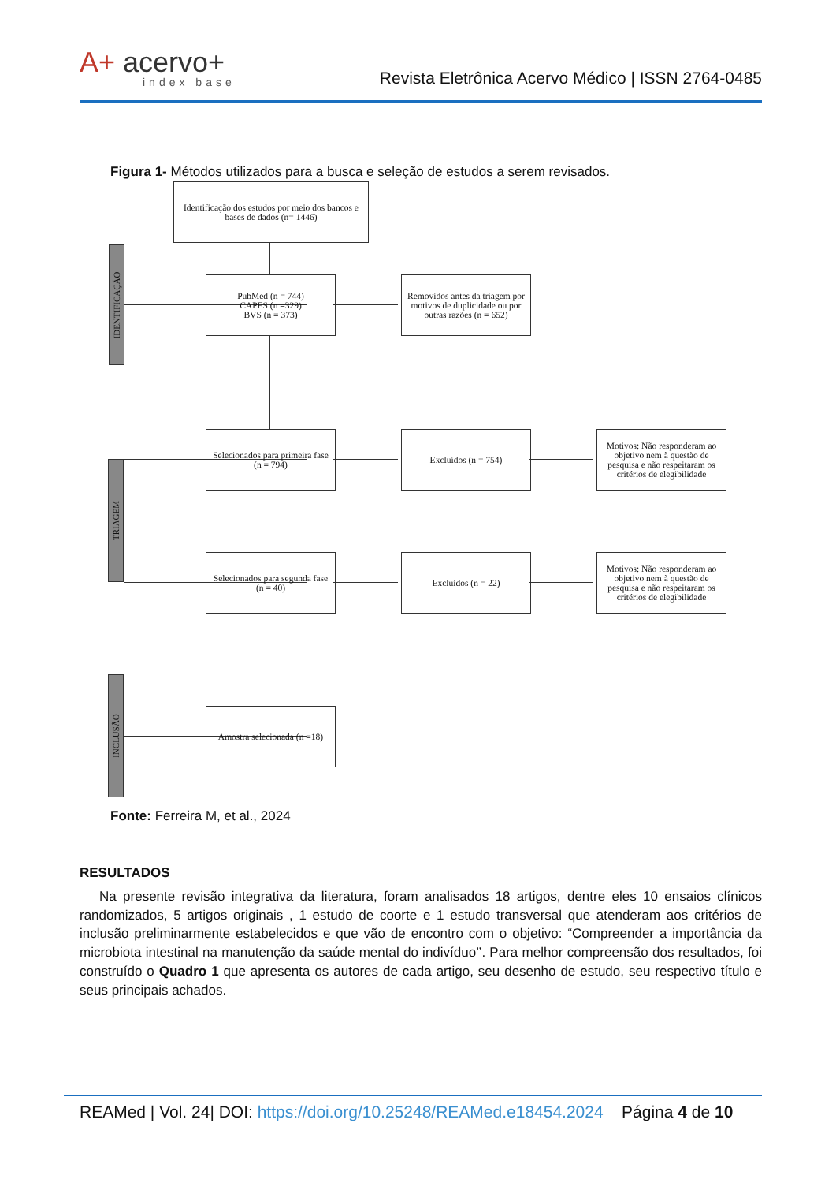A+ acervo+
index base
Revista Eletrônica Acervo Médico | ISSN 2764-0485
Figura 1- Métodos utilizados para a busca e seleção de estudos a serem revisados.
IDENTIFICAÇÃO
TRIAGEM
INCLUSÃO
Identificação dos estudos por meio dos bancos e bases de dados (n= 1446)
PubMed (n = 744)
CAPES (n =329)
BVS (n = 373)
Removidos antes da triagem por motivos de duplicidade ou por outras razões (n = 652)
Selecionados para primeira fase (n = 794)
Excluídos (n = 754)
Motivos: Não responderam ao objetivo nem à questão de pesquisa e não respeitaram os critérios de elegibilidade
Selecionados para segunda fase (n = 40)
Excluídos (n = 22)
Motivos: Não responderam ao objetivo nem à questão de pesquisa e não respeitaram os critérios de elegibilidade
Amostra selecionada (n =18)
Fonte: Ferreira M, et al., 2024
RESULTADOS
Na presente revisão integrativa da literatura, foram analisados 18 artigos, dentre eles 10 ensaios clínicos randomizados, 5 artigos originais , 1 estudo de coorte e 1 estudo transversal que atenderam aos critérios de inclusão preliminarmente estabelecidos e que vão de encontro com o objetivo: “Compreender a importância da microbiota intestinal na manutenção da saúde mental do indivíduo’’. Para melhor compreensão dos resultados, foi construído o Quadro 1 que apresenta os autores de cada artigo, seu desenho de estudo, seu respectivo título e seus principais achados.
REAMed | Vol. 24| DOI: https://doi.org/10.25248/REAMed.e18454.2024 Página 4 de 10